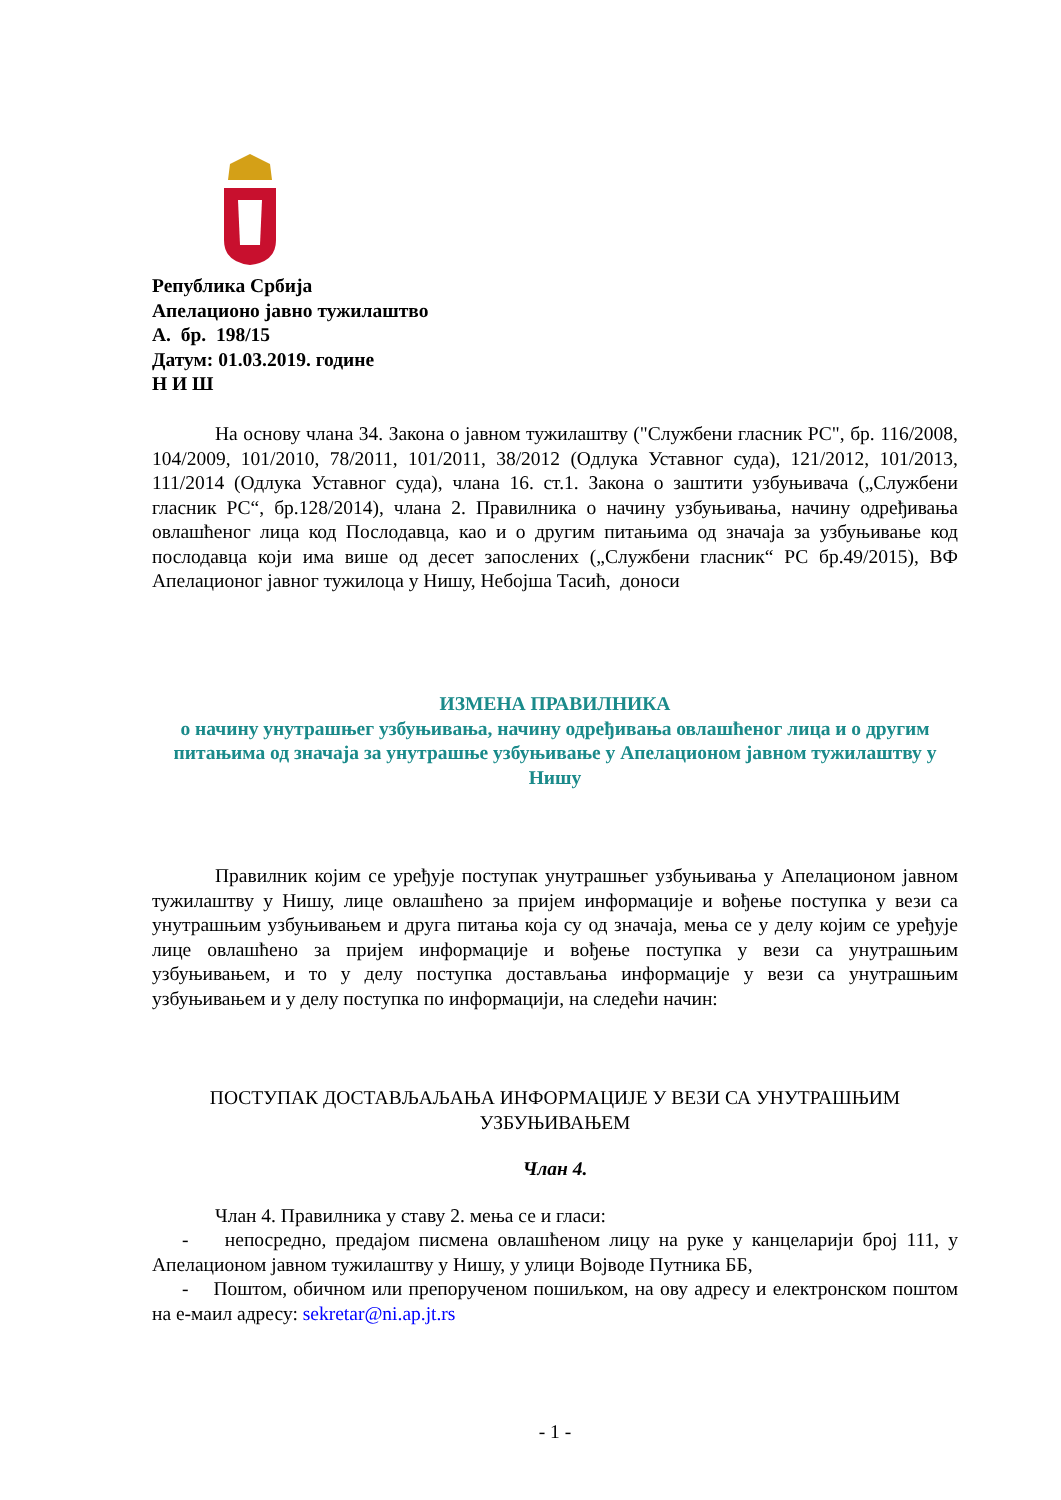Република Србија
Апелационо јавно тужилаштво
А. бр. 198/15
Датум: 01.03.2019. године
Н И Ш
На основу члана 34. Закона о јавном тужилаштву ("Службени гласник РС", бр. 116/2008, 104/2009, 101/2010, 78/2011, 101/2011, 38/2012 (Одлука Уставног суда), 121/2012, 101/2013, 111/2014 (Одлука Уставног суда), члана 16. ст.1. Закона о заштити узбуњивача („Службени гласник РС“, бр.128/2014), члана 2. Правилника о начину узбуњивања, начину одређивања овлашћеног лица код Послодавца, као и о другим питањима од значаја за узбуњивање код послодавца који има више од десет запослених („Службени гласник“ РС бр.49/2015), ВФ Апелационог јавног тужилоца у Нишу, Небојша Тасић, доноси
ИЗМЕНА ПРАВИЛНИКА
о начину унутрашњег узбуњивања, начину одређивања овлашћеног лица и о другим питањима од значаја за унутрашње узбуњивање у Апелационом јавном тужилаштву у Нишу
Правилник којим се уређује поступак унутрашњег узбуњивања у Апелационом јавном тужилаштву у Нишу, лице овлашћено за пријем информације и вођење поступка у вези са унутрашњим узбуњивањем и друга питања која су од значаја, мења се у делу којим се уређује лице овлашћено за пријем информације и вођење поступка у вези са унутрашњим узбуњивањем, и то у делу поступка достављања информације у вези са унутрашњим узбуњивањем и у делу поступка по информацији, на следећи начин:
ПОСТУПАК ДОСТАВЉАЉАЊА ИНФОРМАЦИЈЕ У ВЕЗИ СА УНУТРАШЊИМ УЗБУЊИВАЊЕМ
Члан 4.
Члан 4. Правилника у ставу 2. мења се и гласи:
- непосредно, предајом писмена овлашћеном лицу на руке у канцеларији број 111, у Апелационом јавном тужилаштву у Нишу, у улици Војводе Путника ББ,
- Поштом, обичном или препорученом пошиљком, на ову адресу и електронском поштом на е-маил адресу: sekretar@ni.ap.jt.rs
- 1 -